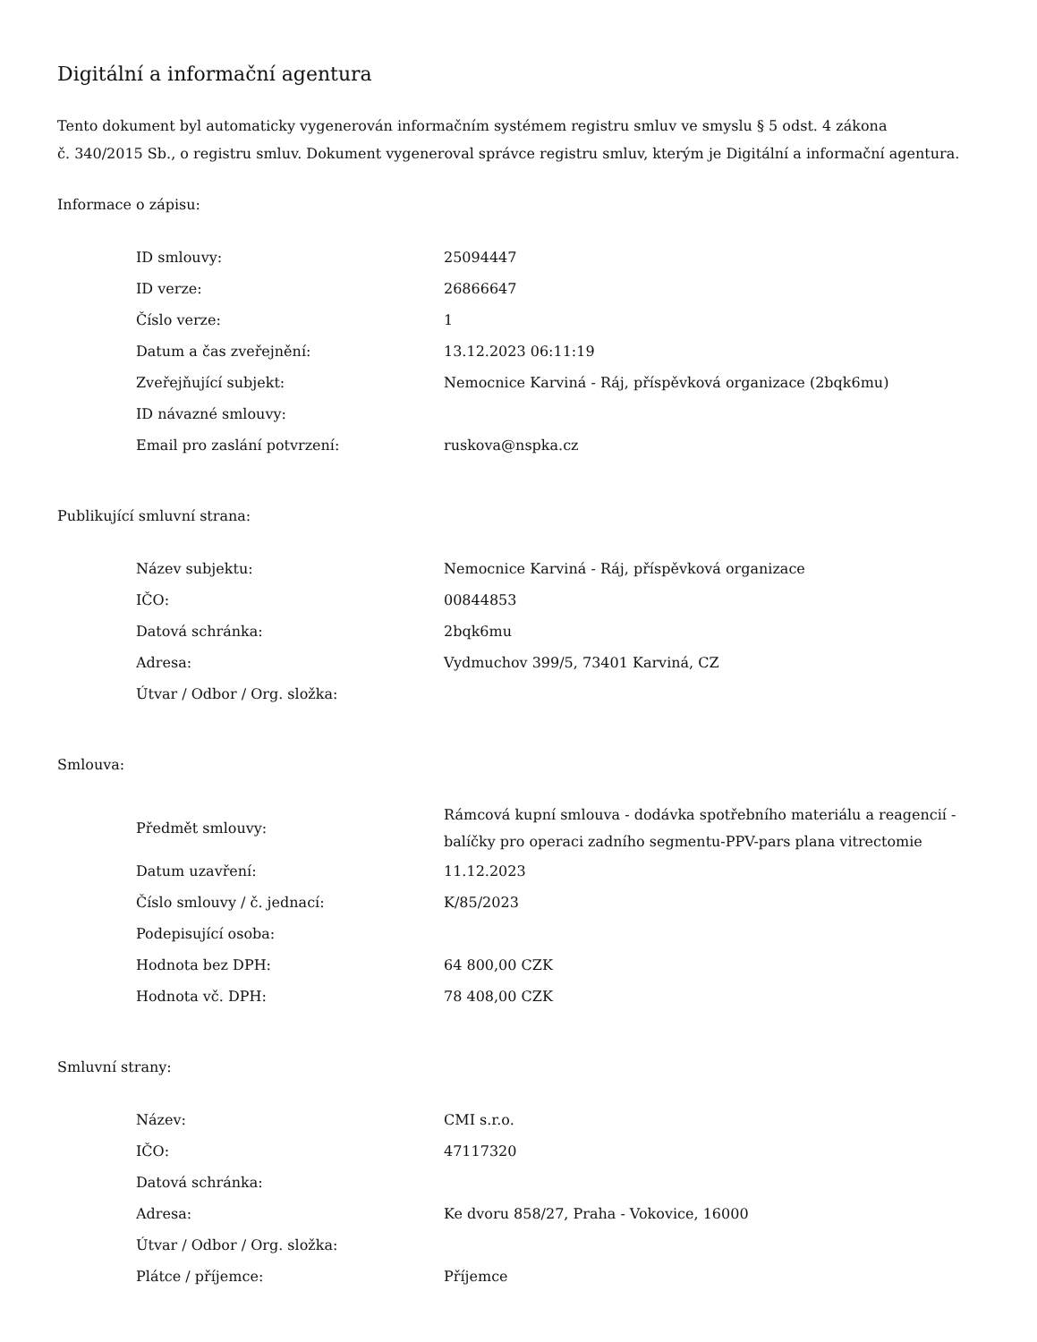Digitální a informační agentura
Tento dokument byl automaticky vygenerován informačním systémem registru smluv ve smyslu § 5 odst. 4 zákona
č. 340/2015 Sb., o registru smluv. Dokument vygeneroval správce registru smluv, kterým je Digitální a informační agentura.
Informace o zápisu:
| ID smlouvy: | 25094447 |
| ID verze: | 26866647 |
| Číslo verze: | 1 |
| Datum a čas zveřejnění: | 13.12.2023 06:11:19 |
| Zveřejňující subjekt: | Nemocnice Karviná - Ráj, příspěvková organizace (2bqk6mu) |
| ID návazné smlouvy: | |
| Email pro zaslání potvrzení: | ruskova@nspka.cz |
Publikující smluvní strana:
| Název subjektu: | Nemocnice Karviná - Ráj, příspěvková organizace |
| IČO: | 00844853 |
| Datová schránka: | 2bqk6mu |
| Adresa: | Vydmuchov 399/5, 73401 Karviná, CZ |
| Útvar / Odbor / Org. složka: | |
Smlouva:
| Předmět smlouvy: | Rámcová kupní smlouva - dodávka spotřebního materiálu a reagencií - balíčky pro operaci zadního segmentu-PPV-pars plana vitrectomie |
| Datum uzavření: | 11.12.2023 |
| Číslo smlouvy / č. jednací: | K/85/2023 |
| Podepisující osoba: | |
| Hodnota bez DPH: | 64 800,00 CZK |
| Hodnota vč. DPH: | 78 408,00 CZK |
Smluvní strany:
| Název: | CMI s.r.o. |
| IČO: | 47117320 |
| Datová schránka: | |
| Adresa: | Ke dvoru 858/27, Praha - Vokovice, 16000 |
| Útvar / Odbor / Org. složka: | |
| Plátce / příjemce: | Příjemce |